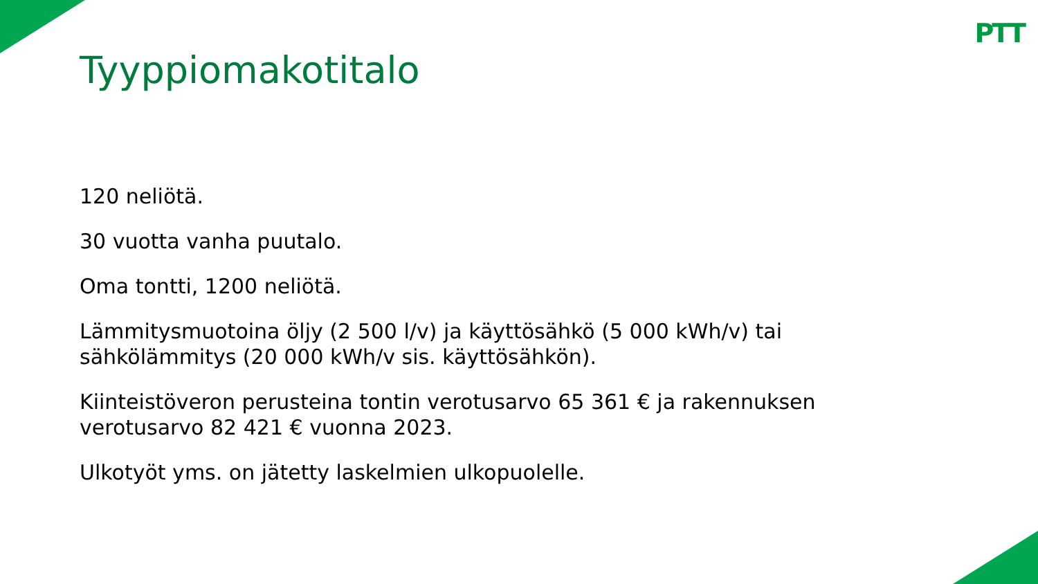PTT
Tyyppiomakotitalo
120 neliötä.
30 vuotta vanha puutalo.
Oma tontti, 1200 neliötä.
Lämmitysmuotoina öljy (2 500 l/v) ja käyttösähkö (5 000 kWh/v) tai sähkölämmitys (20 000 kWh/v sis. käyttösähkön).
Kiinteistöveron perusteina tontin verotusarvo 65 361 € ja rakennuksen verotusarvo 82 421 € vuonna 2023.
Ulkotyöt yms. on jätetty laskelmien ulkopuolelle.